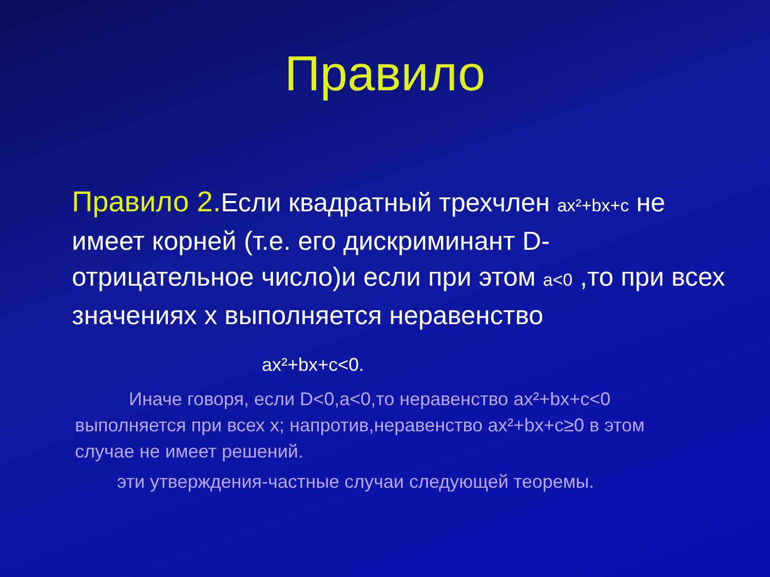Правило
Правило 2. Если квадратный трехчлен ax²+bx+c не имеет корней (т.е. его дискриминант D-отрицательное число)и если при этом a<0 ,то при всех значениях х выполняется неравенство
ax²+bx+c<0.
Иначе говоря, если D<0,a<0,то неравенство ax²+bx+c<0 выполняется при всех x; напротив,неравенство ax²+bx+c≥0 в этом случае не имеет решений.
эти утверждения-частные случаи следующей теоремы.